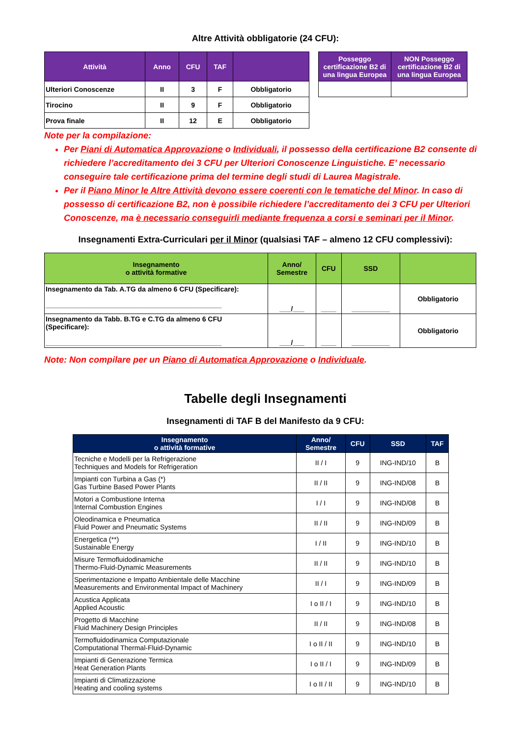Altre Attività obbligatorie (24 CFU):
| Attività | Anno | CFU | TAF | |
| --- | --- | --- | --- | --- |
| Ulteriori Conoscenze | II | 3 | F | Obbligatorio |
| Tirocino | II | 9 | F | Obbligatorio |
| Prova finale | II | 12 | E | Obbligatorio |
| Posseggo certificazione B2 di una lingua Europea | NON Posseggo certificazione B2 di una lingua Europea |
| --- | --- |
Note per la compilazione:
Per Piani di Automatica Approvazione o Individuali, il possesso della certificazione B2 consente di richiedere l’accreditamento dei 3 CFU per Ulteriori Conoscenze Linguistiche. E’ necessario conseguire tale certificazione prima del termine degli studi di Laurea Magistrale.
Per il Piano Minor le Altre Attività devono essere coerenti con le tematiche del Minor. In caso di possesso di certificazione B2, non è possibile richiedere l’accreditamento dei 3 CFU per Ulteriori Conoscenze, ma è necessario conseguirli mediante frequenza a corsi e seminari per il Minor.
Insegnamenti Extra-Curriculari per il Minor (qualsiasi TAF – almeno 12 CFU complessivi):
| Insegnamento o attività formative | Anno/ Semestre | CFU | SSD | |
| --- | --- | --- | --- | --- |
| Insegnamento da Tab. A.TG da almeno 6 CFU (Specificare): ______________________________________________ | ___/___ | ____ | __________ | Obbligatorio |
| Insegnamento da Tabb. B.TG e C.TG da almeno 6 CFU (Specificare): ______________________________________________ | ___/___ | ____ | __________ | Obbligatorio |
Note: Non compilare per un Piano di Automatica Approvazione o Individuale.
Tabelle degli Insegnamenti
Insegnamenti di TAF B del Manifesto da 9 CFU:
| Insegnamento o attività formative | Anno/ Semestre | CFU | SSD | TAF |
| --- | --- | --- | --- | --- |
| Tecniche e Modelli per la Refrigerazione Techniques and Models for Refrigeration | II / I | 9 | ING-IND/10 | B |
| Impianti con Turbina a Gas (*) Gas Turbine Based Power Plants | II / II | 9 | ING-IND/08 | B |
| Motori a Combustione Interna Internal Combustion Engines | I / I | 9 | ING-IND/08 | B |
| Oleodinamica e Pneumatica Fluid Power and Pneumatic Systems | II / II | 9 | ING-IND/09 | B |
| Energetica (**) Sustainable Energy | I / II | 9 | ING-IND/10 | B |
| Misure Termofluidodinamiche Thermo-Fluid-Dynamic Measurements | II / II | 9 | ING-IND/10 | B |
| Sperimentazione e Impatto Ambientale delle Macchine Measurements and Environmental Impact of Machinery | II / I | 9 | ING-IND/09 | B |
| Acustica Applicata Applied Acoustic | I o II / I | 9 | ING-IND/10 | B |
| Progetto di Macchine Fluid Machinery Design Principles | II / II | 9 | ING-IND/08 | B |
| Termofluidodinamica Computazionale Computational Thermal-Fluid-Dynamic | I o II / II | 9 | ING-IND/10 | B |
| Impianti di Generazione Termica Heat Generation Plants | I o II / I | 9 | ING-IND/09 | B |
| Impianti di Climatizzazione Heating and cooling systems | I o II / II | 9 | ING-IND/10 | B |